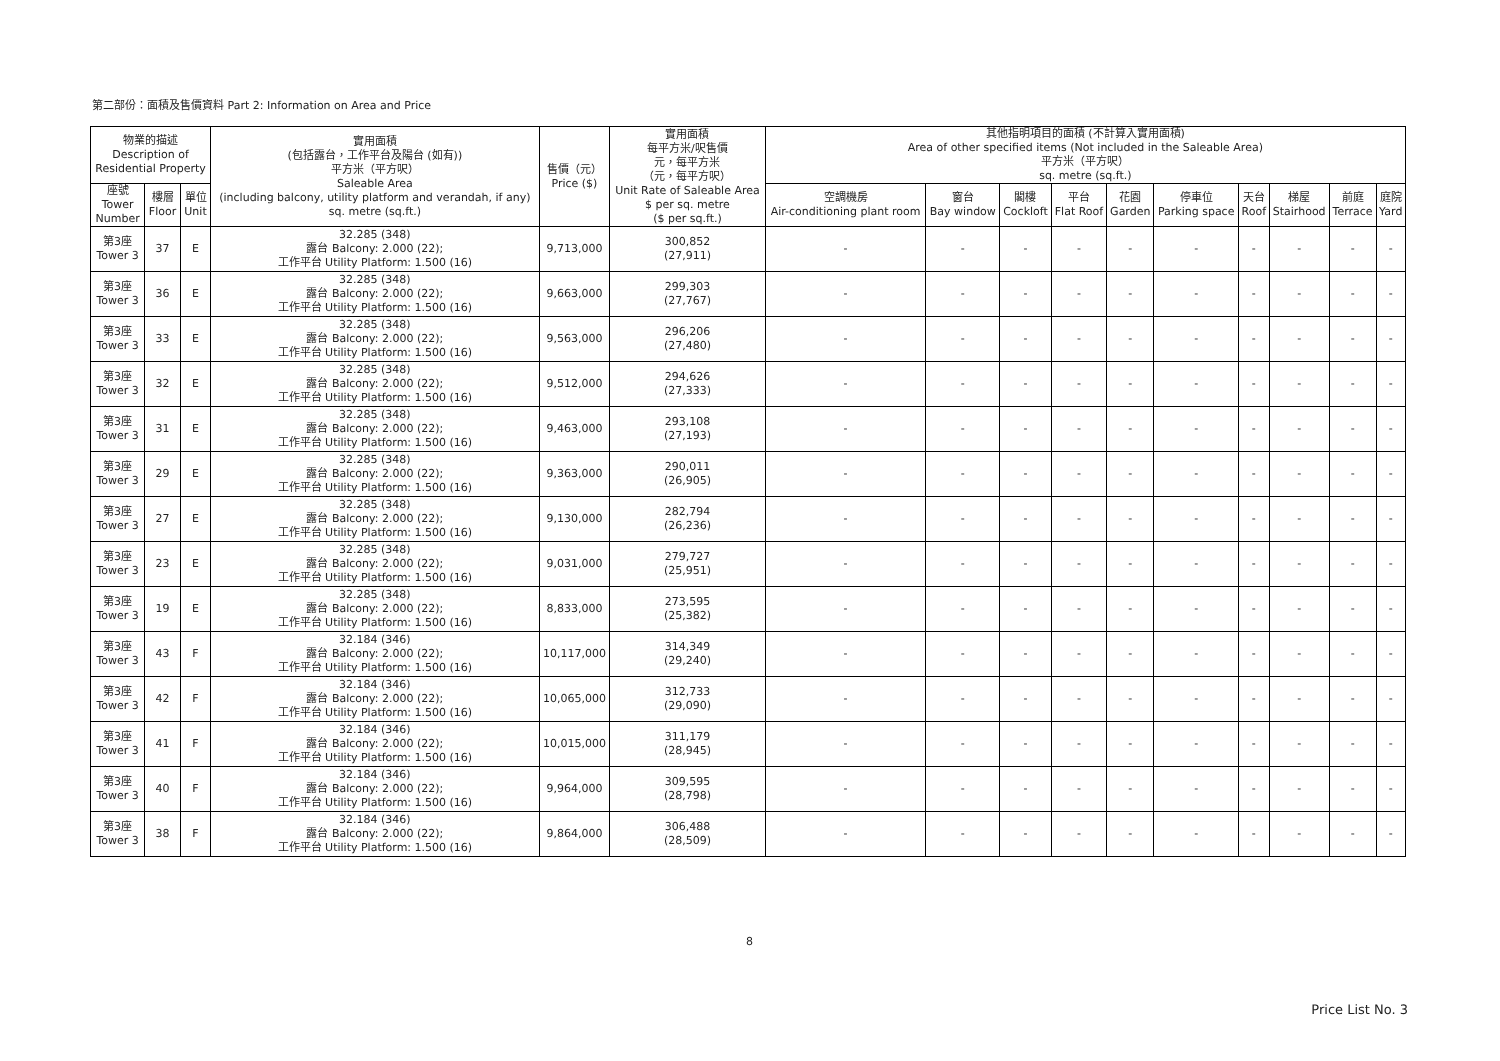第二部份：面積及售價資料 Part 2: Information on Area and Price
| 物業的描述 Description of Residential Property | | | 實用面積 (包括露台，工作平台及陽台 (如有)) 平方米（平方呎） Saleable Area (including balcony, utility platform and verandah, if any) sq. metre (sq.ft.) | 售價（元） Price ($) | 實用面積 每平方米/呎售價 元，每平方米 （元，每平方呎） Unit Rate of Saleable Area $ per sq. metre ($ per sq.ft.) | 其他指明項目的面積 (不計算入實用面積) Area of other specified items (Not included in the Saleable Area) 平方米（平方呎） sq. metre (sq.ft.) | | | | | | | | | |
| --- | --- | --- | --- | --- | --- | --- | --- | --- | --- | --- | --- | --- | --- | --- | --- |
| 座號 Tower Number | 樓層 Floor | 單位 Unit | | | | 空調機房 Air-conditioning plant room | 窗台 Bay window | 閣樓 Cockloft | 平台 Flat Roof | 花園 Garden | 停車位 Parking space | 天台 Roof | 梯屋 Stairhood | 前庭 Terrace | 庭院 Yard |
| 第3座 Tower 3 | 37 | E | 32.285 (348) 露台 Balcony: 2.000 (22); 工作平台 Utility Platform: 1.500 (16) | 9,713,000 | 300,852 (27,911) | - | - | - | - | - | - | - | - | - | - |
| 第3座 Tower 3 | 36 | E | 32.285 (348) 露台 Balcony: 2.000 (22); 工作平台 Utility Platform: 1.500 (16) | 9,663,000 | 299,303 (27,767) | - | - | - | - | - | - | - | - | - | - |
| 第3座 Tower 3 | 33 | E | 32.285 (348) 露台 Balcony: 2.000 (22); 工作平台 Utility Platform: 1.500 (16) | 9,563,000 | 296,206 (27,480) | - | - | - | - | - | - | - | - | - | - |
| 第3座 Tower 3 | 32 | E | 32.285 (348) 露台 Balcony: 2.000 (22); 工作平台 Utility Platform: 1.500 (16) | 9,512,000 | 294,626 (27,333) | - | - | - | - | - | - | - | - | - | - |
| 第3座 Tower 3 | 31 | E | 32.285 (348) 露台 Balcony: 2.000 (22); 工作平台 Utility Platform: 1.500 (16) | 9,463,000 | 293,108 (27,193) | - | - | - | - | - | - | - | - | - | - |
| 第3座 Tower 3 | 29 | E | 32.285 (348) 露台 Balcony: 2.000 (22); 工作平台 Utility Platform: 1.500 (16) | 9,363,000 | 290,011 (26,905) | - | - | - | - | - | - | - | - | - | - |
| 第3座 Tower 3 | 27 | E | 32.285 (348) 露台 Balcony: 2.000 (22); 工作平台 Utility Platform: 1.500 (16) | 9,130,000 | 282,794 (26,236) | - | - | - | - | - | - | - | - | - | - |
| 第3座 Tower 3 | 23 | E | 32.285 (348) 露台 Balcony: 2.000 (22); 工作平台 Utility Platform: 1.500 (16) | 9,031,000 | 279,727 (25,951) | - | - | - | - | - | - | - | - | - | - |
| 第3座 Tower 3 | 19 | E | 32.285 (348) 露台 Balcony: 2.000 (22); 工作平台 Utility Platform: 1.500 (16) | 8,833,000 | 273,595 (25,382) | - | - | - | - | - | - | - | - | - | - |
| 第3座 Tower 3 | 43 | F | 32.184 (346) 露台 Balcony: 2.000 (22); 工作平台 Utility Platform: 1.500 (16) | 10,117,000 | 314,349 (29,240) | - | - | - | - | - | - | - | - | - | - |
| 第3座 Tower 3 | 42 | F | 32.184 (346) 露台 Balcony: 2.000 (22); 工作平台 Utility Platform: 1.500 (16) | 10,065,000 | 312,733 (29,090) | - | - | - | - | - | - | - | - | - | - |
| 第3座 Tower 3 | 41 | F | 32.184 (346) 露台 Balcony: 2.000 (22); 工作平台 Utility Platform: 1.500 (16) | 10,015,000 | 311,179 (28,945) | - | - | - | - | - | - | - | - | - | - |
| 第3座 Tower 3 | 40 | F | 32.184 (346) 露台 Balcony: 2.000 (22); 工作平台 Utility Platform: 1.500 (16) | 9,964,000 | 309,595 (28,798) | - | - | - | - | - | - | - | - | - | - |
| 第3座 Tower 3 | 38 | F | 32.184 (346) 露台 Balcony: 2.000 (22); 工作平台 Utility Platform: 1.500 (16) | 9,864,000 | 306,488 (28,509) | - | - | - | - | - | - | - | - | - | - |
8
Price List No. 3